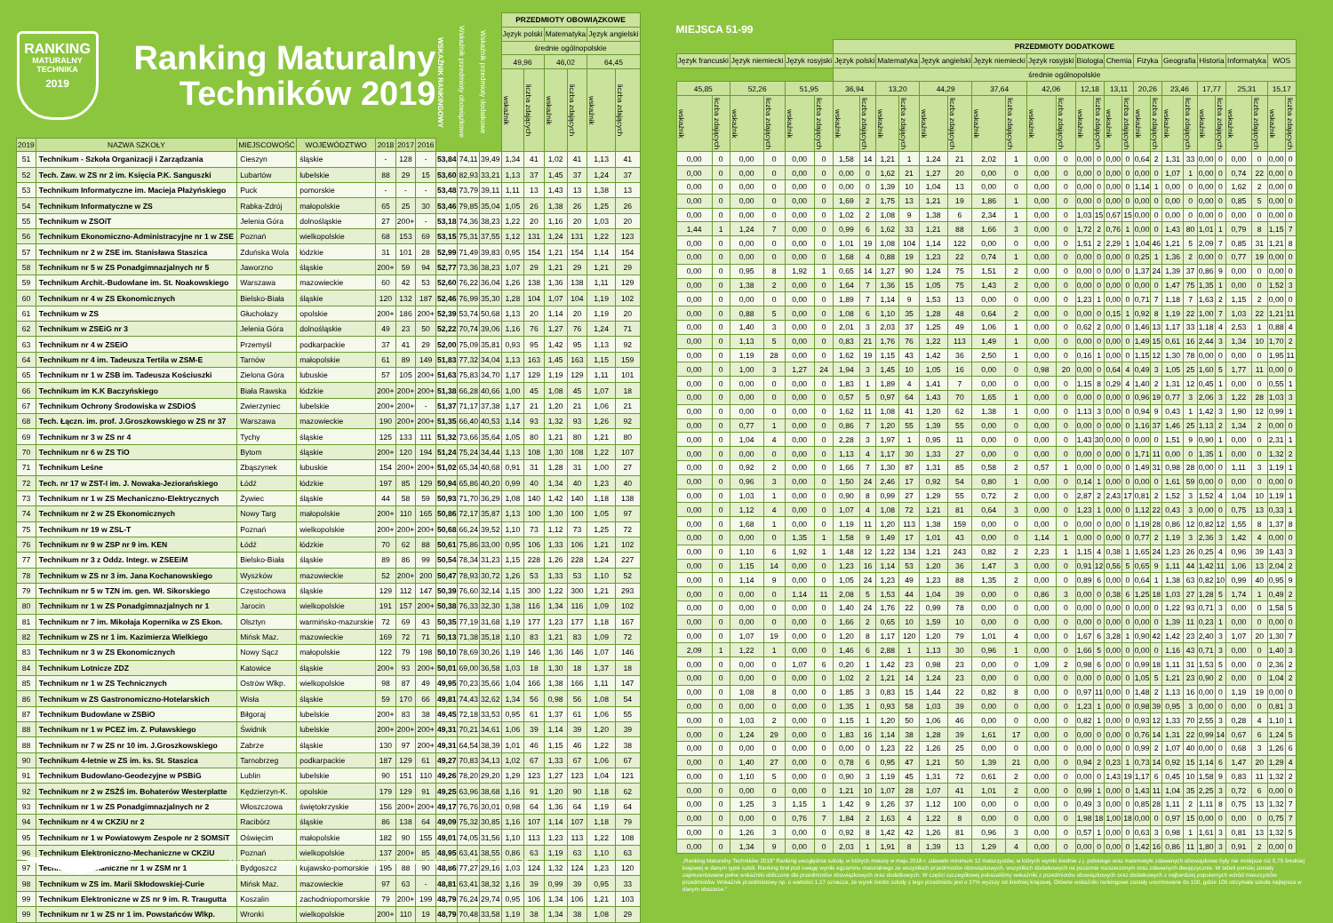| RANKING MATURALNY TECHNIKA 2019 Ranking Maturalny Techników 2019 | | | | | | | WSKAŹNIK RANKINGOWY | Wskaźnik przedmioty obowiązkowe | Wskaźnik przedmioty dodatkowe | PRZEDMIOTY OBOWIĄZKOWE | | | | | |
| --- | --- | --- | --- | --- | --- | --- | --- | --- | --- | --- | --- | --- | --- | --- | --- |
| | | | | | | | | | | Język polski | | Matematyka | | Język angielski | |
| | | | | | | | | | | średnie ogólnopolskie | | | | | |
| | | | | | | | | | | 49,96 | | 46,02 | | 64,45 | |
| | | | | | | | | | | wskaźnik | liczba zdających | wskaźnik | liczba zdających | wskaźnik | liczba zdających |
| 2019 | NAZWA SZKOŁY | MIEJSCOWOŚĆ | WOJEWÓDZTWO | 2018 | 2017 | 2016 | | | | | | | | | |
| 51 | Technikum - Szkoła Organizacji i Zarządzania | Cieszyn | śląskie | - | 128 | - | 53,84 | 74,11 | 39,49 | 1,34 | 41 | 1,02 | 41 | 1,13 | 41 |
| 52 | Tech. Zaw. w ZS nr 2 im. Księcia P.K. Sanguszki | Lubartów | lubelskie | 88 | 29 | 15 | 53,60 | 82,93 | 33,21 | 1,13 | 37 | 1,45 | 37 | 1,24 | 37 |
| 53 | Technikum Informatyczne im. Macieja Płażyńskiego | Puck | pomorskie | - | - | - | 53,48 | 73,79 | 39,11 | 1,11 | 13 | 1,43 | 13 | 1,38 | 13 |
| 54 | Technikum Informatyczne w ZS | Rabka-Zdrój | małopolskie | 65 | 25 | 30 | 53,46 | 79,85 | 35,04 | 1,05 | 26 | 1,38 | 26 | 1,25 | 26 |
| 55 | Technikum w ZSOiT | Jelenia Góra | dolnośląskie | 27 | 200+ | - | 53,18 | 74,36 | 38,23 | 1,22 | 20 | 1,16 | 20 | 1,03 | 20 |
| 56 | Technikum Ekonomiczno-Administracyjne nr 1 w ZSE | Poznań | wielkopolskie | 68 | 153 | 69 | 53,15 | 75,31 | 37,55 | 1,12 | 131 | 1,24 | 131 | 1,22 | 123 |
| 57 | Technikum nr 2 w ZSE im. Stanisława Staszica | Zduńska Wola | łódzkie | 31 | 101 | 28 | 52,99 | 71,49 | 39,83 | 0,95 | 154 | 1,21 | 154 | 1,14 | 154 |
| 58 | Technikum nr 5 w ZS Ponadgimnazjalnych nr 5 | Jaworzno | śląskie | 200+ | 59 | 94 | 52,77 | 73,36 | 38,23 | 1,07 | 29 | 1,21 | 29 | 1,21 | 29 |
| 59 | Technikum Archit.-Budowlane im. St. Noakowskiego | Warszawa | mazowieckie | 60 | 42 | 53 | 52,60 | 76,22 | 36,04 | 1,26 | 138 | 1,36 | 138 | 1,11 | 129 |
| 60 | Technikum nr 4 w ZS Ekonomicznych | Bielsko-Biała | śląskie | 120 | 132 | 187 | 52,46 | 76,99 | 35,30 | 1,28 | 104 | 1,07 | 104 | 1,19 | 102 |
| 61 | Technikum w ZS | Głuchołazy | opolskie | 200+ | 186 | 200+ | 52,39 | 53,74 | 50,68 | 1,13 | 20 | 1,14 | 20 | 1,19 | 20 |
| 62 | Technikum w ZSEiG nr 3 | Jelenia Góra | dolnośląskie | 49 | 23 | 50 | 52,22 | 70,74 | 39,06 | 1,16 | 76 | 1,27 | 76 | 1,24 | 71 |
| 63 | Technikum nr 4 w ZSEiO | Przemyśl | podkarpackie | 37 | 41 | 29 | 52,00 | 75,09 | 35,81 | 0,93 | 95 | 1,42 | 95 | 1,13 | 92 |
| 64 | Technikum nr 4 im. Tadeusza Tertila w ZSM-E | Tarnów | małopolskie | 61 | 89 | 149 | 51,83 | 77,32 | 34,04 | 1,13 | 163 | 1,45 | 163 | 1,15 | 159 |
| 65 | Technikum nr 1 w ZSB im. Tadeusza Kościuszki | Zielona Góra | lubuskie | 57 | 105 | 200+ | 51,63 | 75,83 | 34,70 | 1,17 | 129 | 1,19 | 129 | 1,11 | 101 |
| 66 | Technikum im K.K Baczyńskiego | Biała Rawska | łódzkie | 200+ | 200+ | 200+ | 51,38 | 66,28 | 40,66 | 1,00 | 45 | 1,08 | 45 | 1,07 | 18 |
| 67 | Technikum Ochrony Środowiska w ZSDiOŚ | Zwierzyniec | lubelskie | 200+ | 200+ | - | 51,37 | 71,17 | 37,38 | 1,17 | 21 | 1,20 | 21 | 1,06 | 21 |
| 68 | Tech. Łączn. im. prof. J.Groszkowskiego w ZS nr 37 | Warszawa | mazowieckie | 190 | 200+ | 200+ | 51,35 | 66,40 | 40,53 | 1,14 | 93 | 1,32 | 93 | 1,26 | 92 |
| 69 | Technikum nr 3 w ZS nr 4 | Tychy | śląskie | 125 | 133 | 111 | 51,32 | 73,66 | 35,64 | 1,05 | 80 | 1,21 | 80 | 1,21 | 80 |
| 70 | Technikum nr 6 w ZS TiO | Bytom | śląskie | 200+ | 120 | 194 | 51,24 | 75,24 | 34,44 | 1,13 | 108 | 1,30 | 108 | 1,22 | 107 |
| 71 | Technikum Leśne | Zbąszynek | lubuskie | 154 | 200+ | 200+ | 51,02 | 65,34 | 40,68 | 0,91 | 31 | 1,28 | 31 | 1,00 | 27 |
| 72 | Tech. nr 17 w ZST-I im. J. Nowaka-Jeziorańskiego | Łódź | łódzkie | 197 | 85 | 129 | 50,94 | 65,86 | 40,20 | 0,99 | 40 | 1,34 | 40 | 1,23 | 40 |
| 73 | Technikum nr 1 w ZS Mechaniczno-Elektrycznych | Żywiec | śląskie | 44 | 58 | 59 | 50,93 | 71,70 | 36,29 | 1,08 | 140 | 1,42 | 140 | 1,18 | 138 |
| 74 | Technikum nr 2 w ZS Ekonomicznych | Nowy Targ | małopolskie | 200+ | 110 | 165 | 50,86 | 72,17 | 35,87 | 1,13 | 100 | 1,30 | 100 | 1,05 | 97 |
| 75 | Technikum nr 19 w ZSL-T | Poznań | wielkopolskie | 200+ | 200+ | 200+ | 50,68 | 66,24 | 39,52 | 1,10 | 73 | 1,12 | 73 | 1,25 | 72 |
| 76 | Technikum nr 9 w ZSP nr 9 im. KEN | Łódź | łódzkie | 70 | 62 | 88 | 50,61 | 75,86 | 33,00 | 0,95 | 106 | 1,33 | 106 | 1,21 | 102 |
| 77 | Technikum nr 3 z Oddz. Integr. w ZSEEiM | Bielsko-Biała | śląskie | 89 | 86 | 99 | 50,54 | 78,34 | 31,23 | 1,15 | 228 | 1,26 | 228 | 1,24 | 227 |
| 78 | Technikum w ZS nr 3 im. Jana Kochanowskiego | Wyszków | mazowieckie | 52 | 200+ | 200 | 50,47 | 78,93 | 30,72 | 1,26 | 53 | 1,33 | 53 | 1,10 | 52 |
| 79 | Technikum nr 5 w TZN im. gen. Wł. Sikorskiego | Częstochowa | śląskie | 129 | 112 | 147 | 50,39 | 76,60 | 32,14 | 1,15 | 300 | 1,22 | 300 | 1,21 | 293 |
| 80 | Technikum nr 1 w ZS Ponadgimnazjalnych nr 1 | Jarocin | wielkopolskie | 191 | 157 | 200+ | 50,38 | 76,33 | 32,30 | 1,38 | 116 | 1,34 | 116 | 1,09 | 102 |
| 81 | Technikum nr 7 im. Mikołaja Kopernika w ZS Ekon. | Olsztyn | warmińsko-mazurskie | 72 | 69 | 43 | 50,35 | 77,19 | 31,68 | 1,19 | 177 | 1,23 | 177 | 1,18 | 167 |
| 82 | Technikum w ZS nr 1 im. Kazimierza Wielkiego | Mińsk Maz. | mazowieckie | 169 | 72 | 71 | 50,13 | 71,38 | 35,18 | 1,10 | 83 | 1,21 | 83 | 1,09 | 72 |
| 83 | Technikum nr 3 w ZS Ekonomicznych | Nowy Sącz | małopolskie | 122 | 79 | 198 | 50,10 | 78,69 | 30,26 | 1,19 | 146 | 1,36 | 146 | 1,07 | 146 |
| 84 | Technikum Lotnicze ZDZ | Katowice | śląskie | 200+ | 93 | 200+ | 50,01 | 69,00 | 36,58 | 1,03 | 18 | 1,30 | 18 | 1,37 | 18 |
| 85 | Technikum nr 1 w ZS Technicznych | Ostrów Wlkp. | wielkopolskie | 98 | 87 | 49 | 49,95 | 70,23 | 35,66 | 1,04 | 166 | 1,38 | 166 | 1,11 | 147 |
| 86 | Technikum w ZS Gastronomiczno-Hotelarskich | Wisła | śląskie | 59 | 170 | 66 | 49,81 | 74,43 | 32,62 | 1,34 | 56 | 0,98 | 56 | 1,08 | 54 |
| 87 | Technikum Budowlane w ZSBiO | Biłgoraj | lubelskie | 200+ | 83 | 38 | 49,45 | 72,18 | 33,53 | 0,95 | 61 | 1,37 | 61 | 1,06 | 55 |
| 88 | Technikum nr 1 w PCEZ im. Z. Puławskiego | Świdnik | lubelskie | 200+ | 200+ | 200+ | 49,31 | 70,21 | 34,61 | 1,06 | 39 | 1,14 | 39 | 1,20 | 39 |
| 88 | Technikum nr 7 w ZS nr 10 im. J.Groszkowskiego | Zabrze | śląskie | 130 | 97 | 200+ | 49,31 | 64,54 | 38,39 | 1,01 | 46 | 1,15 | 46 | 1,22 | 38 |
| 90 | Technikum 4-letnie w ZS im. ks. St. Staszica | Tarnobrzeg | podkarpackie | 187 | 129 | 61 | 49,27 | 70,83 | 34,13 | 1,02 | 67 | 1,33 | 67 | 1,06 | 67 |
| 91 | Technikum Budowlano-Geodezyjne w PSBiG | Lublin | lubelskie | 90 | 151 | 110 | 49,26 | 78,20 | 29,20 | 1,29 | 123 | 1,27 | 123 | 1,04 | 121 |
| 92 | Technikum nr 2 w ZSŻŚ im. Bohaterów Westerplatte | Kędzierzyn-K. | opolskie | 179 | 129 | 91 | 49,25 | 63,96 | 38,68 | 1,16 | 91 | 1,20 | 90 | 1,18 | 62 |
| 93 | Technikum nr 1 w ZS Ponadgimnazjalnych nr 2 | Włoszczowa | świętokrzyskie | 156 | 200+ | 200+ | 49,17 | 76,76 | 30,01 | 0,98 | 64 | 1,36 | 64 | 1,19 | 64 |
| 94 | Technikum nr 4 w CKZiU nr 2 | Racibórz | śląskie | 86 | 138 | 64 | 49,09 | 75,32 | 30,85 | 1,16 | 107 | 1,14 | 107 | 1,18 | 79 |
| 95 | Technikum nr 1 w Powiatowym Zespole nr 2 SOMSiT | Oświęcim | małopolskie | 182 | 90 | 155 | 49,01 | 74,05 | 31,56 | 1,10 | 113 | 1,23 | 113 | 1,22 | 108 |
| 96 | Technikum Elektroniczno-Mechaniczne w CKZiU | Poznań | wielkopolskie | 137 | 200+ | 85 | 48,95 | 63,41 | 38,55 | 0,86 | 63 | 1,19 | 63 | 1,10 | 63 |
| 97 | Technikum Mechaniczne nr 1 w ZSM nr 1 | Bydgoszcz | kujawsko-pomorskie | 195 | 88 | 90 | 48,86 | 77,27 | 29,16 | 1,03 | 124 | 1,32 | 124 | 1,23 | 120 |
| 98 | Technikum w ZS im. Marii Skłodowskiej-Curie | Mińsk Maz. | mazowieckie | 97 | 63 | - | 48,81 | 63,41 | 38,32 | 1,16 | 39 | 0,99 | 39 | 0,95 | 33 |
| 99 | Technikum Elektroniczne w ZS nr 9 im. R. Traugutta | Koszalin | zachodniopomorskie | 79 | 200+ | 199 | 48,79 | 76,24 | 29,74 | 0,95 | 106 | 1,34 | 106 | 1,21 | 103 |
| 99 | Technikum nr 1 w ZS nr 1 im. Powstańców Wlkp. | Wronki | wielkopolskie | 200+ | 110 | 19 | 48,79 | 70,48 | 33,58 | 1,19 | 38 | 1,34 | 38 | 1,08 | 29 |
MIEJSCA 51-99
| | | | | | | PRZEDMIOTY DODATKOWE | | | | | | | | | | | | | | | | | | | | | | | |
| --- | --- | --- | --- | --- | --- | --- | --- | --- | --- | --- | --- | --- | --- | --- | --- | --- | --- | --- | --- | --- | --- | --- | --- | --- | --- | --- | --- | --- | --- |
| Język francuski | | Język niemiecki | | Język rosyjski | | Język polski | | Matematyka | | Język angielski | | Język niemiecki | | Język rosyjski | | Biologia | | Chemia | | Fizyka | | Geografia | | Historia | | Informatyka | | WOS | |
| | | | | | | średnie ogólnopolskie | | | | | | | | | | | | | | | | | | | | | | | |
| 45,85 | | 52,26 | | 51,95 | | 36,94 | | 13,20 | | 44,29 | | 37,64 | | 42,06 | | 12,18 | | 13,11 | | 20,26 | | 23,46 | | 17,77 | | 25,31 | | 15,17 | |
| wskaźnik | liczba zdających | wskaźnik | liczba zdających | wskaźnik | liczba zdających | wskaźnik | liczba zdających | wskaźnik | liczba zdających | wskaźnik | liczba zdających | wskaźnik | liczba zdających | wskaźnik | liczba zdających | wskaźnik | liczba zdających | wskaźnik | liczba zdających | wskaźnik | liczba zdających | wskaźnik | liczba zdających | wskaźnik | liczba zdających | wskaźnik | liczba zdających | wskaźnik | liczba zdających |
| 0,00 | 0 | 0,00 | 0 | 0,00 | 0 | 1,58 | 14 | 1,21 | 1 | 1,24 | 21 | 2,02 | 1 | 0,00 | 0 | 0,00 | 0 | 0,00 | 0 | 0,64 | 2 | 1,31 | 33 | 0,00 | 0 | 0,00 | 0 | 0,00 | 0 |
| 0,00 | 0 | 0,00 | 0 | 0,00 | 0 | 0,00 | 0 | 1,62 | 21 | 1,27 | 20 | 0,00 | 0 | 0,00 | 0 | 0,00 | 0 | 0,00 | 0 | 0,00 | 0 | 1,07 | 1 | 0,00 | 0 | 0,74 | 22 | 0,00 | 0 |
| 0,00 | 0 | 0,00 | 0 | 0,00 | 0 | 0,00 | 0 | 1,39 | 10 | 1,04 | 13 | 0,00 | 0 | 0,00 | 0 | 0,00 | 0 | 0,00 | 0 | 1,14 | 1 | 0,00 | 0 | 0,00 | 0 | 1,62 | 2 | 0,00 | 0 |
| 0,00 | 0 | 0,00 | 0 | 0,00 | 0 | 1,69 | 2 | 1,75 | 13 | 1,21 | 19 | 1,86 | 1 | 0,00 | 0 | 0,00 | 0 | 0,00 | 0 | 0,00 | 0 | 0,00 | 0 | 0,00 | 0 | 0,85 | 5 | 0,00 | 0 |
| 0,00 | 0 | 0,00 | 0 | 0,00 | 0 | 1,02 | 2 | 1,08 | 9 | 1,38 | 6 | 2,34 | 1 | 0,00 | 0 | 1,03 | 15 | 0,67 | 15 | 0,00 | 0 | 0,00 | 0 | 0,00 | 0 | 0,00 | 0 | 0,00 | 0 |
| 1,44 | 1 | 1,24 | 7 | 0,00 | 0 | 0,99 | 6 | 1,62 | 33 | 1,21 | 88 | 1,66 | 3 | 0,00 | 0 | 1,72 | 2 | 0,76 | 1 | 0,00 | 0 | 1,43 | 80 | 1,01 | 1 | 0,79 | 8 | 1,15 | 7 |
| 0,00 | 0 | 0,00 | 0 | 0,00 | 0 | 1,01 | 19 | 1,08 | 104 | 1,14 | 122 | 0,00 | 0 | 0,00 | 0 | 1,51 | 2 | 2,29 | 1 | 1,04 | 46 | 1,21 | 5 | 2,09 | 7 | 0,85 | 31 | 1,21 | 8 |
| 0,00 | 0 | 0,00 | 0 | 0,00 | 0 | 1,68 | 4 | 0,88 | 19 | 1,23 | 22 | 0,74 | 1 | 0,00 | 0 | 0,00 | 0 | 0,00 | 0 | 0,25 | 1 | 1,36 | 2 | 0,00 | 0 | 0,77 | 19 | 0,00 | 0 |
| 0,00 | 0 | 0,95 | 8 | 1,92 | 1 | 0,65 | 14 | 1,27 | 90 | 1,24 | 75 | 1,51 | 2 | 0,00 | 0 | 0,00 | 0 | 0,00 | 0 | 1,37 | 24 | 1,39 | 37 | 0,86 | 9 | 0,00 | 0 | 0,00 | 0 |
| 0,00 | 0 | 1,38 | 2 | 0,00 | 0 | 1,64 | 7 | 1,36 | 15 | 1,05 | 75 | 1,43 | 2 | 0,00 | 0 | 0,00 | 0 | 0,00 | 0 | 0,00 | 0 | 1,47 | 75 | 1,35 | 1 | 0,00 | 0 | 1,52 | 3 |
| 0,00 | 0 | 0,00 | 0 | 0,00 | 0 | 1,89 | 7 | 1,14 | 9 | 1,53 | 13 | 0,00 | 0 | 0,00 | 0 | 1,23 | 1 | 0,00 | 0 | 0,71 | 7 | 1,18 | 7 | 1,63 | 2 | 1,15 | 2 | 0,00 | 0 |
| 0,00 | 0 | 0,88 | 5 | 0,00 | 0 | 1,08 | 6 | 1,10 | 35 | 1,28 | 48 | 0,64 | 2 | 0,00 | 0 | 0,00 | 0 | 0,15 | 1 | 0,92 | 8 | 1,19 | 22 | 1,00 | 7 | 1,03 | 22 | 1,21 | 11 |
| 0,00 | 0 | 1,40 | 3 | 0,00 | 0 | 2,01 | 3 | 2,03 | 37 | 1,25 | 49 | 1,06 | 1 | 0,00 | 0 | 0,62 | 2 | 0,00 | 0 | 1,46 | 13 | 1,17 | 33 | 1,18 | 4 | 2,53 | 1 | 0,88 | 4 |
| 0,00 | 0 | 1,13 | 5 | 0,00 | 0 | 0,83 | 21 | 1,76 | 76 | 1,22 | 113 | 1,49 | 1 | 0,00 | 0 | 0,00 | 0 | 0,00 | 0 | 1,49 | 15 | 0,61 | 16 | 2,44 | 3 | 1,34 | 10 | 1,70 | 2 |
| 0,00 | 0 | 1,19 | 28 | 0,00 | 0 | 1,62 | 19 | 1,15 | 43 | 1,42 | 36 | 2,50 | 1 | 0,00 | 0 | 0,16 | 1 | 0,00 | 0 | 1,15 | 12 | 1,30 | 78 | 0,00 | 0 | 0,00 | 0 | 1,95 | 11 |
| 0,00 | 0 | 1,00 | 3 | 1,27 | 24 | 1,94 | 3 | 1,45 | 10 | 1,05 | 16 | 0,00 | 0 | 0,98 | 20 | 0,00 | 0 | 0,64 | 4 | 0,49 | 3 | 1,05 | 25 | 1,60 | 5 | 1,77 | 11 | 0,00 | 0 |
| 0,00 | 0 | 0,00 | 0 | 0,00 | 0 | 1,83 | 1 | 1,89 | 4 | 1,41 | 7 | 0,00 | 0 | 0,00 | 0 | 1,15 | 8 | 0,29 | 4 | 1,40 | 2 | 1,31 | 12 | 0,45 | 1 | 0,00 | 0 | 0,55 | 1 |
| 0,00 | 0 | 0,00 | 0 | 0,00 | 0 | 0,57 | 5 | 0,97 | 64 | 1,43 | 70 | 1,65 | 1 | 0,00 | 0 | 0,00 | 0 | 0,00 | 0 | 0,96 | 19 | 0,77 | 3 | 2,06 | 3 | 1,22 | 28 | 1,03 | 3 |
| 0,00 | 0 | 0,00 | 0 | 0,00 | 0 | 1,62 | 11 | 1,08 | 41 | 1,20 | 62 | 1,38 | 1 | 0,00 | 0 | 1,13 | 3 | 0,00 | 0 | 0,94 | 9 | 0,43 | 1 | 1,42 | 3 | 1,90 | 12 | 0,99 | 1 |
| 0,00 | 0 | 0,77 | 1 | 0,00 | 0 | 0,86 | 7 | 1,20 | 55 | 1,39 | 55 | 0,00 | 0 | 0,00 | 0 | 0,00 | 0 | 0,00 | 0 | 1,16 | 37 | 1,46 | 25 | 1,13 | 2 | 1,34 | 2 | 0,00 | 0 |
| 0,00 | 0 | 1,04 | 4 | 0,00 | 0 | 2,28 | 3 | 1,97 | 1 | 0,95 | 11 | 0,00 | 0 | 0,00 | 0 | 1,43 | 30 | 0,00 | 0 | 0,00 | 0 | 1,51 | 9 | 0,90 | 1 | 0,00 | 0 | 2,31 | 1 |
| 0,00 | 0 | 0,00 | 0 | 0,00 | 0 | 1,13 | 4 | 1,17 | 30 | 1,33 | 27 | 0,00 | 0 | 0,00 | 0 | 0,00 | 0 | 0,00 | 0 | 1,71 | 11 | 0,00 | 0 | 1,35 | 1 | 0,00 | 0 | 1,32 | 2 |
| 0,00 | 0 | 0,92 | 2 | 0,00 | 0 | 1,66 | 7 | 1,30 | 87 | 1,31 | 85 | 0,58 | 2 | 0,57 | 1 | 0,00 | 0 | 0,00 | 0 | 1,49 | 31 | 0,98 | 28 | 0,00 | 0 | 1,11 | 3 | 1,19 | 1 |
| 0,00 | 0 | 0,96 | 3 | 0,00 | 0 | 1,50 | 24 | 2,46 | 17 | 0,92 | 54 | 0,80 | 1 | 0,00 | 0 | 0,14 | 1 | 0,00 | 0 | 0,00 | 0 | 1,61 | 59 | 0,00 | 0 | 0,00 | 0 | 0,00 | 0 |
| 0,00 | 0 | 1,03 | 1 | 0,00 | 0 | 0,90 | 8 | 0,99 | 27 | 1,29 | 55 | 0,72 | 2 | 0,00 | 0 | 2,87 | 2 | 2,43 | 17 | 0,81 | 2 | 1,52 | 3 | 1,52 | 4 | 1,04 | 10 | 1,19 | 1 |
| 0,00 | 0 | 1,12 | 4 | 0,00 | 0 | 1,07 | 4 | 1,08 | 72 | 1,21 | 81 | 0,64 | 3 | 0,00 | 0 | 1,23 | 1 | 0,00 | 0 | 1,12 | 22 | 0,43 | 3 | 0,00 | 0 | 0,75 | 13 | 0,33 | 1 |
| 0,00 | 0 | 1,68 | 1 | 0,00 | 0 | 1,19 | 11 | 1,20 | 113 | 1,38 | 159 | 0,00 | 0 | 0,00 | 0 | 0,00 | 0 | 0,00 | 0 | 1,19 | 28 | 0,86 | 12 | 0,82 | 12 | 1,55 | 8 | 1,37 | 8 |
| 0,00 | 0 | 0,00 | 0 | 1,35 | 1 | 1,58 | 9 | 1,49 | 17 | 1,01 | 43 | 0,00 | 0 | 1,14 | 1 | 0,00 | 0 | 0,00 | 0 | 0,77 | 2 | 1,19 | 3 | 2,36 | 3 | 1,42 | 4 | 0,00 | 0 |
| 0,00 | 0 | 1,10 | 6 | 1,92 | 1 | 1,48 | 12 | 1,22 | 134 | 1,21 | 243 | 0,82 | 2 | 2,23 | 1 | 1,15 | 4 | 0,38 | 1 | 1,65 | 24 | 1,23 | 26 | 0,25 | 4 | 0,96 | 39 | 1,43 | 3 |
| 0,00 | 0 | 1,15 | 14 | 0,00 | 0 | 1,23 | 16 | 1,14 | 53 | 1,20 | 36 | 1,47 | 3 | 0,00 | 0 | 0,91 | 12 | 0,56 | 5 | 0,65 | 9 | 1,11 | 44 | 1,42 | 11 | 1,06 | 13 | 2,04 | 2 |
| 0,00 | 0 | 1,14 | 9 | 0,00 | 0 | 1,05 | 24 | 1,23 | 49 | 1,23 | 88 | 1,35 | 2 | 0,00 | 0 | 0,89 | 6 | 0,00 | 0 | 0,64 | 1 | 1,38 | 63 | 0,82 | 10 | 0,99 | 40 | 0,95 | 9 |
| 0,00 | 0 | 0,00 | 0 | 1,14 | 11 | 2,08 | 5 | 1,53 | 44 | 1,04 | 39 | 0,00 | 0 | 0,86 | 3 | 0,00 | 0 | 0,38 | 6 | 1,25 | 18 | 1,03 | 27 | 1,28 | 5 | 1,74 | 1 | 0,49 | 2 |
| 0,00 | 0 | 0,00 | 0 | 0,00 | 0 | 1,40 | 24 | 1,76 | 22 | 0,99 | 78 | 0,00 | 0 | 0,00 | 0 | 0,00 | 0 | 0,00 | 0 | 0,00 | 0 | 1,22 | 93 | 0,71 | 3 | 0,00 | 0 | 1,58 | 5 |
| 0,00 | 0 | 0,00 | 0 | 0,00 | 0 | 1,66 | 2 | 0,65 | 10 | 1,59 | 10 | 0,00 | 0 | 0,00 | 0 | 0,00 | 0 | 0,00 | 0 | 0,00 | 0 | 1,39 | 11 | 0,23 | 1 | 0,00 | 0 | 0,00 | 0 |
| 0,00 | 0 | 1,07 | 19 | 0,00 | 0 | 1,20 | 8 | 1,17 | 120 | 1,20 | 79 | 1,01 | 4 | 0,00 | 0 | 1,67 | 6 | 3,28 | 1 | 0,90 | 42 | 1,42 | 23 | 2,40 | 3 | 1,07 | 20 | 1,30 | 7 |
| 2,09 | 1 | 1,22 | 1 | 0,00 | 0 | 1,46 | 6 | 2,88 | 1 | 1,13 | 30 | 0,96 | 1 | 0,00 | 0 | 1,66 | 5 | 0,00 | 0 | 0,00 | 0 | 1,16 | 43 | 0,71 | 3 | 0,00 | 0 | 1,40 | 3 |
| 0,00 | 0 | 0,00 | 0 | 1,07 | 6 | 0,20 | 1 | 1,42 | 23 | 0,98 | 23 | 0,00 | 0 | 1,09 | 2 | 0,98 | 6 | 0,00 | 0 | 0,99 | 18 | 1,11 | 31 | 1,53 | 5 | 0,00 | 0 | 2,36 | 2 |
| 0,00 | 0 | 0,00 | 0 | 0,00 | 0 | 1,02 | 2 | 1,21 | 14 | 1,24 | 23 | 0,00 | 0 | 0,00 | 0 | 0,00 | 0 | 0,00 | 0 | 1,05 | 5 | 1,21 | 23 | 0,90 | 2 | 0,00 | 0 | 1,04 | 2 |
| 0,00 | 0 | 1,08 | 8 | 0,00 | 0 | 1,85 | 3 | 0,83 | 15 | 1,44 | 22 | 0,82 | 8 | 0,00 | 0 | 0,97 | 11 | 0,00 | 0 | 1,48 | 2 | 1,13 | 16 | 0,00 | 0 | 1,19 | 19 | 0,00 | 0 |
| 0,00 | 0 | 0,00 | 0 | 0,00 | 0 | 1,35 | 1 | 0,93 | 58 | 1,03 | 39 | 0,00 | 0 | 0,00 | 0 | 1,23 | 1 | 0,00 | 0 | 0,98 | 39 | 0,95 | 3 | 0,00 | 0 | 0,00 | 0 | 0,81 | 3 |
| 0,00 | 0 | 1,03 | 2 | 0,00 | 0 | 1,15 | 1 | 1,20 | 50 | 1,06 | 46 | 0,00 | 0 | 0,00 | 0 | 0,82 | 1 | 0,00 | 0 | 0,93 | 12 | 1,33 | 70 | 2,55 | 3 | 0,28 | 4 | 1,10 | 1 |
| 0,00 | 0 | 1,24 | 29 | 0,00 | 0 | 1,83 | 16 | 1,14 | 38 | 1,28 | 39 | 1,61 | 17 | 0,00 | 0 | 0,00 | 0 | 0,00 | 0 | 0,76 | 14 | 1,31 | 22 | 0,99 | 14 | 0,67 | 6 | 1,24 | 5 |
| 0,00 | 0 | 0,00 | 0 | 0,00 | 0 | 0,00 | 0 | 1,23 | 22 | 1,26 | 25 | 0,00 | 0 | 0,00 | 0 | 0,00 | 0 | 0,00 | 0 | 0,99 | 2 | 1,07 | 40 | 0,00 | 0 | 0,68 | 3 | 1,26 | 6 |
| 0,00 | 0 | 1,40 | 27 | 0,00 | 0 | 0,78 | 6 | 0,95 | 47 | 1,21 | 50 | 1,39 | 21 | 0,00 | 0 | 0,94 | 2 | 0,23 | 1 | 0,73 | 14 | 0,92 | 15 | 1,14 | 6 | 1,47 | 20 | 1,29 | 4 |
| 0,00 | 0 | 1,10 | 5 | 0,00 | 0 | 0,90 | 3 | 1,19 | 45 | 1,31 | 72 | 0,61 | 2 | 0,00 | 0 | 0,00 | 0 | 1,43 | 19 | 1,17 | 6 | 0,45 | 10 | 1,58 | 9 | 0,83 | 11 | 1,32 | 2 |
| 0,00 | 0 | 0,00 | 0 | 0,00 | 0 | 1,21 | 10 | 1,07 | 28 | 1,07 | 41 | 1,01 | 2 | 0,00 | 0 | 0,99 | 1 | 0,00 | 0 | 1,43 | 11 | 1,04 | 35 | 2,25 | 3 | 0,72 | 6 | 0,00 | 0 |
| 0,00 | 0 | 1,25 | 3 | 1,15 | 1 | 1,42 | 9 | 1,26 | 37 | 1,12 | 100 | 0,00 | 0 | 0,00 | 0 | 0,49 | 3 | 0,00 | 0 | 0,85 | 28 | 1,11 | 2 | 1,11 | 8 | 0,75 | 13 | 1,32 | 7 |
| 0,00 | 0 | 0,00 | 0 | 0,76 | 7 | 1,84 | 2 | 1,63 | 4 | 1,22 | 8 | 0,00 | 0 | 0,00 | 0 | 1,98 | 18 | 1,00 | 18 | 0,00 | 0 | 0,97 | 15 | 0,00 | 0 | 0,00 | 0 | 0,75 | 7 |
| 0,00 | 0 | 1,26 | 3 | 0,00 | 0 | 0,92 | 8 | 1,42 | 42 | 1,26 | 81 | 0,96 | 3 | 0,00 | 0 | 0,57 | 1 | 0,00 | 0 | 0,63 | 3 | 0,98 | 1 | 1,61 | 3 | 0,81 | 13 | 1,32 | 5 |
| 0,00 | 0 | 1,34 | 9 | 0,00 | 0 | 2,03 | 1 | 1,91 | 8 | 1,39 | 13 | 1,29 | 4 | 0,00 | 0 | 0,00 | 0 | 0,00 | 0 | 1,42 | 16 | 0,86 | 11 | 1,80 | 3 | 0,91 | 2 | 0,00 | 0 |
Metodologia rankingu: www.technika.perspektywy.pl/metodologia2019 oraz strona 79
„Ranking Maturalny Techników 2019" Ranking uwzględnia szkoły, w których maturę w maju 2018 r. zdawało minimum 12 maturzystów, w których wyniki średnie z j. polskiego oraz matematyki zdawanych obowiązkowo były nie mniejsze niż 0,75 średniej krajowej w danym typie szkół. Ranking brał pod uwagę wyniki egzaminu maturalnego ze wszystkich przedmiotów obowiązkowych, wszystkich dodatkowych na poziomie rozszerzonym oraz zdawanych dwujęzycznie. W tabeli poniżej zostały zaprezentowane pełne wskaźniki obliczone dla przedmiotów obowiązkowych oraz dodatkowych. W części szczegółowej pokazaliśmy wskaźniki z przedmiotów obowiązkowych oraz dodatkowych z najbardziej popularnych wśród maturzystów przedmiotów. Wskaźnik przedmiotowy np. o wartości 1,17 oznacza, że wynik średni szkoły z tego przedmiotu jest o 17% wyższy od średniej krajowej. Główne wskaźniki rankingowe zostały unormowane do 100, gdzie 100 otrzymała szkoła najlepsza w danym obszarze."